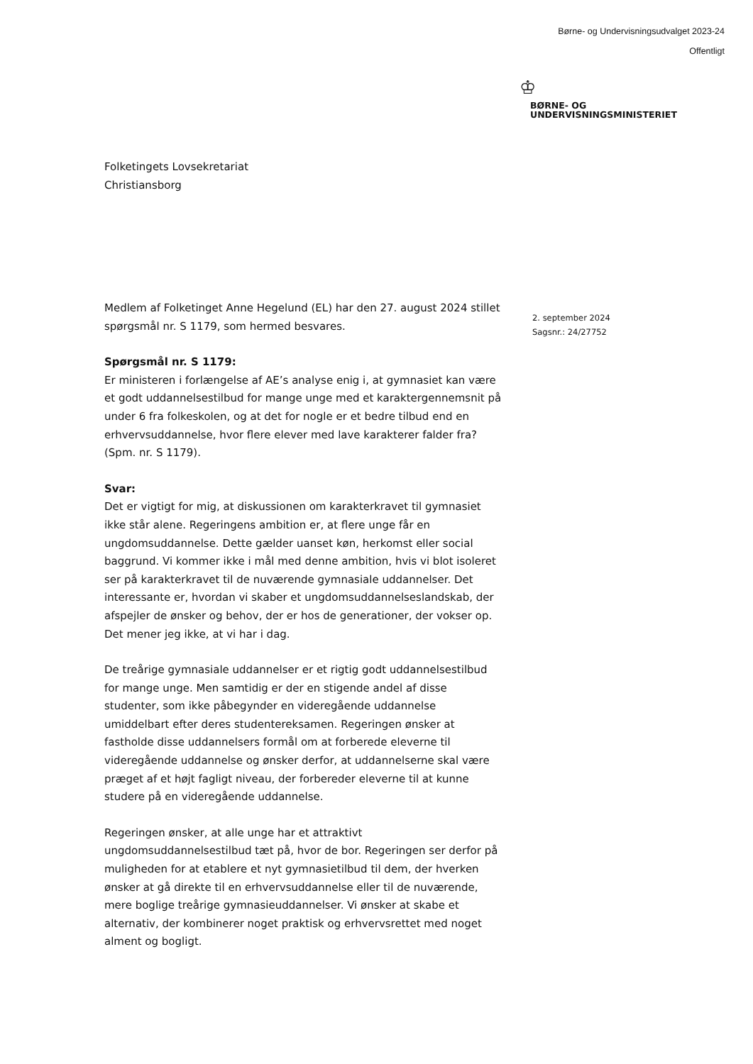Børne- og Undervisningsudvalget 2023-24
Offentligt
♔
BØRNE- OG
UNDERVISNINGSMINISTERIET
Folketingets Lovsekretariat
Christiansborg
2. september 2024
Sagsnr.: 24/27752
Medlem af Folketinget Anne Hegelund (EL) har den 27. august 2024 stillet spørgsmål nr. S 1179, som hermed besvares.
Spørgsmål nr. S 1179:
Er ministeren i forlængelse af AE’s analyse enig i, at gymnasiet kan være et godt uddannelsestilbud for mange unge med et karaktergennemsnit på under 6 fra folkeskolen, og at det for nogle er et bedre tilbud end en erhvervsuddannelse, hvor flere elever med lave karakterer falder fra? (Spm. nr. S 1179).
Svar:
Det er vigtigt for mig, at diskussionen om karakterkravet til gymnasiet ikke står alene. Regeringens ambition er, at flere unge får en ungdomsuddannelse. Dette gælder uanset køn, herkomst eller social baggrund. Vi kommer ikke i mål med denne ambition, hvis vi blot isoleret ser på karakterkravet til de nuværende gymnasiale uddannelser. Det interessante er, hvordan vi skaber et ungdomsuddannelseslandskab, der afspejler de ønsker og behov, der er hos de generationer, der vokser op. Det mener jeg ikke, at vi har i dag.
De treårige gymnasiale uddannelser er et rigtig godt uddannelsestilbud for mange unge. Men samtidig er der en stigende andel af disse studenter, som ikke påbegynder en videregående uddannelse umiddelbart efter deres studentereksamen. Regeringen ønsker at fastholde disse uddannelsers formål om at forberede eleverne til videregående uddannelse og ønsker derfor, at uddannelserne skal være præget af et højt fagligt niveau, der forbereder eleverne til at kunne studere på en videregående uddannelse.
Regeringen ønsker, at alle unge har et attraktivt ungdomsuddannelsestilbud tæt på, hvor de bor. Regeringen ser derfor på muligheden for at etablere et nyt gymnasietilbud til dem, der hverken ønsker at gå direkte til en erhvervsuddannelse eller til de nuværende, mere boglige treårige gymnasieuddannelser. Vi ønsker at skabe et alternativ, der kombinerer noget praktisk og erhvervsrettet med noget alment og bogligt.